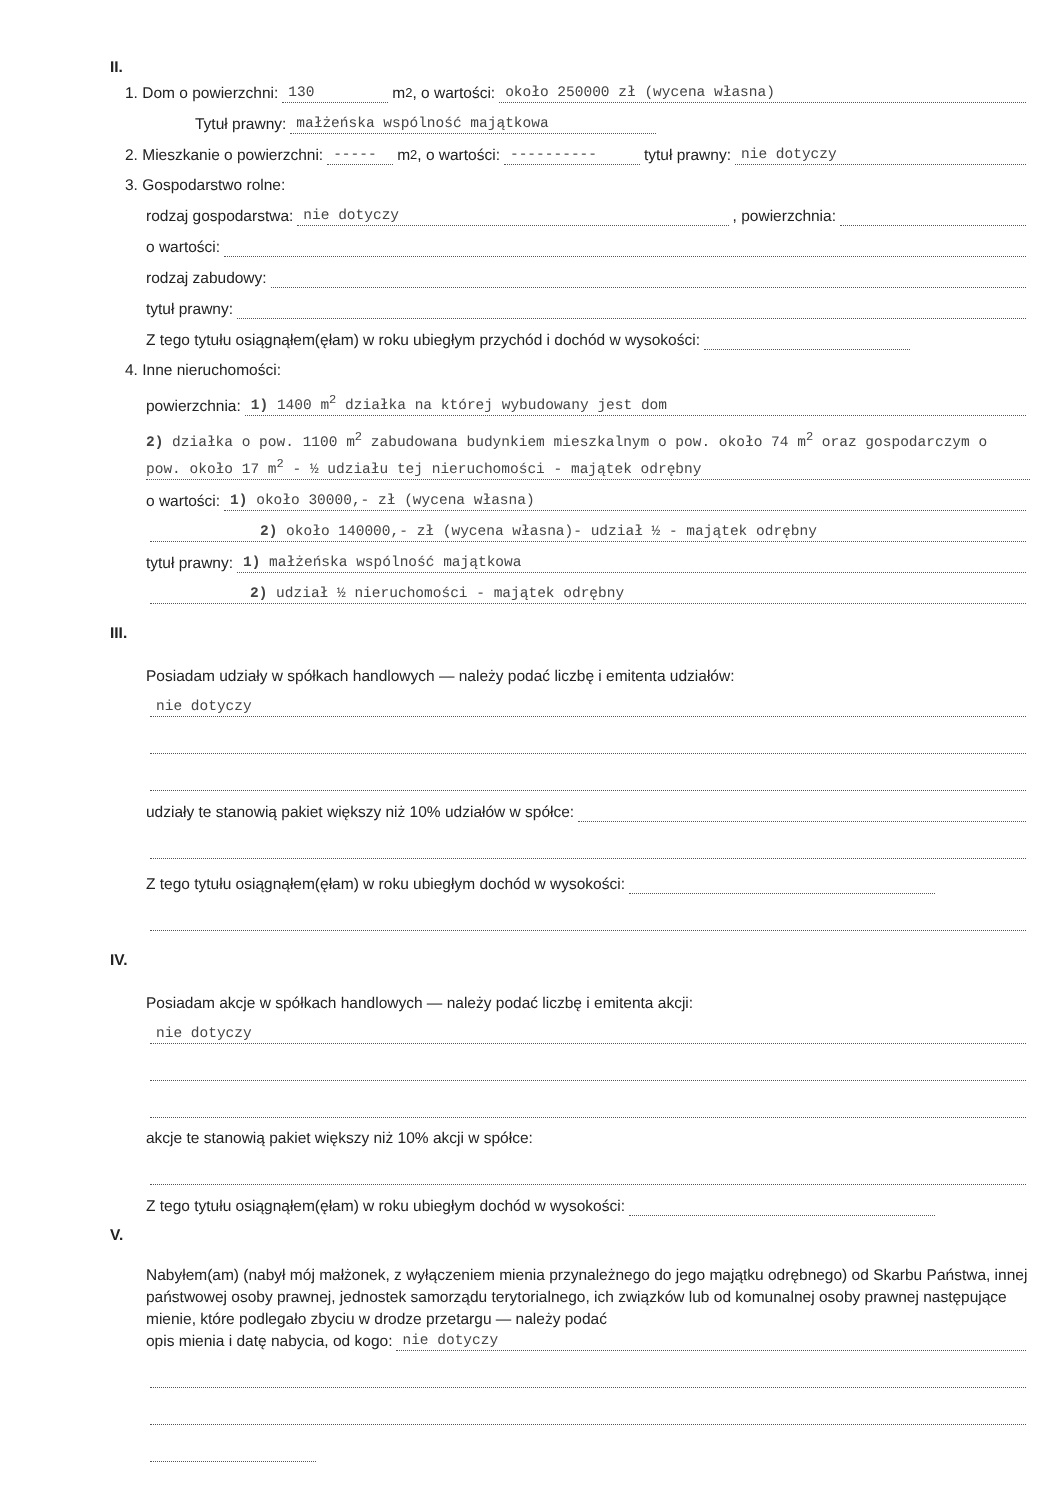II.
1. Dom o powierzchni: 130 m<sup>2</sup>, o wartości: około 250000 zł (wycena własna)
Tytuł prawny: małżeńska wspólność majątkowa
2. Mieszkanie o powierzchni: ----- m<sup>2</sup>, o wartości: ---------- tytuł prawny: nie dotyczy
3. Gospodarstwo rolne:
rodzaj gospodarstwa: nie dotyczy, powierzchnia:
o wartości:
rodzaj zabudowy:
tytuł prawny:
Z tego tytułu osiągnąłem(ęłam) w roku ubiegłym przychód i dochód w wysokości:
4. Inne nieruchomości:
powierzchnia: 1) 1400 m<sup>2</sup> działka na której wybudowany jest dom
2) działka o pow. 1100 m<sup>2</sup> zabudowana budynkiem mieszkalnym o pow. około 74 m<sup>2</sup> oraz gospodarczym o pow. około 17 m<sup>2</sup> - ½ udziału tej nieruchomości - majątek odrębny
o wartości: 1) około 30000,- zł (wycena własna)
2) około 140000,- zł (wycena własna)- udział ½ - majątek odrębny
tytuł prawny: 1) małżeńska wspólność majątkowa
2) udział ½ nieruchomości - majątek odrębny
III.
Posiadam udziały w spółkach handlowych — należy podać liczbę i emitenta udziałów:
nie dotyczy
udziały te stanowią pakiet większy niż 10% udziałów w spółce:
Z tego tytułu osiągnąłem(ęłam) w roku ubiegłym dochód w wysokości:
IV.
Posiadam akcje w spółkach handlowych — należy podać liczbę i emitenta akcji:
nie dotyczy
akcje te stanowią pakiet większy niż 10% akcji w spółce:
Z tego tytułu osiągnąłem(ęłam) w roku ubiegłym dochód w wysokości:
V.
Nabyłem(am) (nabył mój małżonek, z wyłączeniem mienia przynależnego do jego majątku odrębnego) od Skarbu Państwa, innej państwowej osoby prawnej, jednostek samorządu terytorialnego, ich związków lub od komunalnej osoby prawnej następujące mienie, które podlegało zbyciu w drodze przetargu — należy podać
opis mienia i datę nabycia, od kogo: nie dotyczy